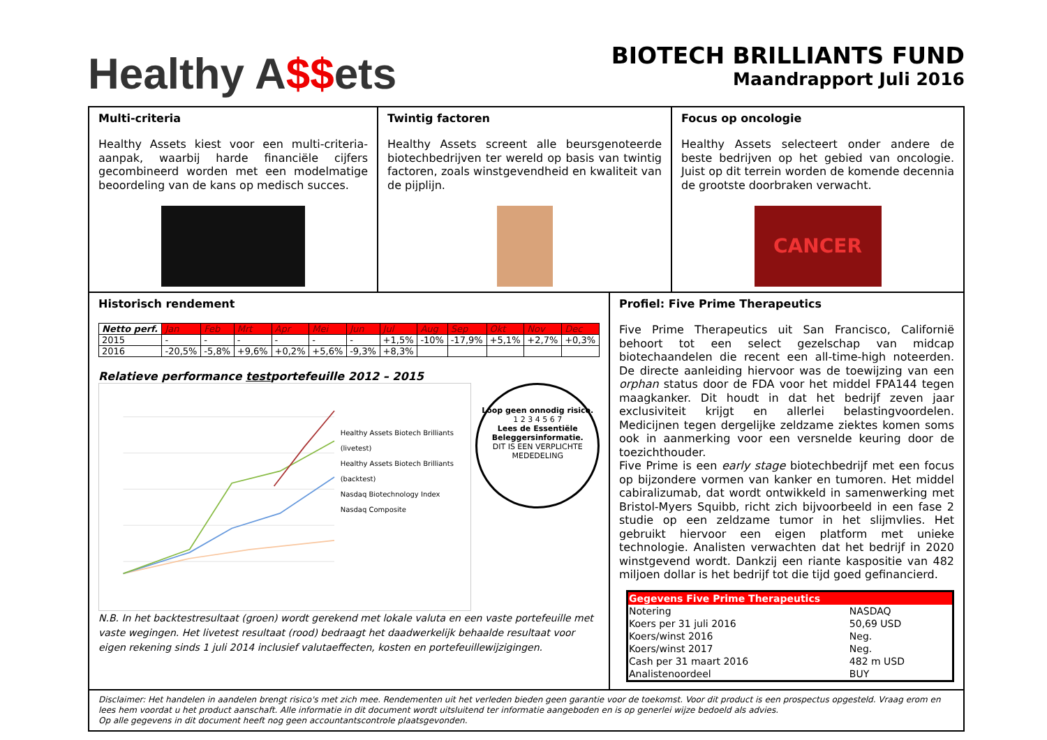Healthy A$$ets
BIOTECH BRILLIANTS FUND
Maandrapport Juli 2016
Multi-criteria
Healthy Assets kiest voor een multi-criteria-aanpak, waarbij harde financiële cijfers gecombineerd worden met een modelmatige beoordeling van de kans op medisch succes.
Twintig factoren
Healthy Assets screent alle beursgenoteerde biotechbedrijven ter wereld op basis van twintig factoren, zoals winstgevendheid en kwaliteit van de pijplijn.
Focus op oncologie
Healthy Assets selecteert onder andere de beste bedrijven op het gebied van oncologie. Juist op dit terrein worden de komende decennia de grootste doorbraken verwacht.
CANCER
Historisch rendement
| Netto perf. | Jan | Feb | Mrt | Apr | Mei | Jun | Jul | Aug | Sep | Okt | Nov | Dec |
| --- | --- | --- | --- | --- | --- | --- | --- | --- | --- | --- | --- | --- |
| 2015 | - | - | - | - | - | - | +1,5% | -10% | -17,9% | +5,1% | +2,7% | +0,3% |
| 2016 | -20,5% | -5,8% | +9,6% | +0,2% | +5,6% | -9,3% | +8,3% | | | | | |
Relatieve performance testportefeuille 2012 – 2015
Healthy Assets Biotech Brilliants (livetest)
Healthy Assets Biotech Brilliants (backtest)
Nasdaq Biotechnology Index
Nasdaq Composite
Loop geen onnodig risico.
1 2 3 4 5 6 7
Lees de Essentiële Beleggersinformatie.
DIT IS EEN VERPLICHTE MEDEDELING
N.B. In het backtestresultaat (groen) wordt gerekend met lokale valuta en een vaste portefeuille met vaste wegingen. Het livetest resultaat (rood) bedraagt het daadwerkelijk behaalde resultaat voor eigen rekening sinds 1 juli 2014 inclusief valutaeffecten, kosten en portefeuillewijzigingen.
Profiel: Five Prime Therapeutics
Five Prime Therapeutics uit San Francisco, Californië behoort tot een select gezelschap van midcap biotechaandelen die recent een all-time-high noteerden. De directe aanleiding hiervoor was de toewijzing van een orphan status door de FDA voor het middel FPA144 tegen maagkanker. Dit houdt in dat het bedrijf zeven jaar exclusiviteit krijgt en allerlei belastingvoordelen. Medicijnen tegen dergelijke zeldzame ziektes komen soms ook in aanmerking voor een versnelde keuring door de toezichthouder.
Five Prime is een early stage biotechbedrijf met een focus op bijzondere vormen van kanker en tumoren. Het middel cabiralizumab, dat wordt ontwikkeld in samenwerking met Bristol-Myers Squibb, richt zich bijvoorbeeld in een fase 2 studie op een zeldzame tumor in het slijmvlies. Het gebruikt hiervoor een eigen platform met unieke technologie. Analisten verwachten dat het bedrijf in 2020 winstgevend wordt. Dankzij een riante kaspositie van 482 miljoen dollar is het bedrijf tot die tijd goed gefinancierd.
| Gegevens Five Prime Therapeutics | |
| --- | --- |
| Notering | NASDAQ |
| Koers per 31 juli 2016 | 50,69 USD |
| Koers/winst 2016 | Neg. |
| Koers/winst 2017 | Neg. |
| Cash per 31 maart 2016 | 482 m USD |
| Analistenoordeel | BUY |
Disclaimer: Het handelen in aandelen brengt risico's met zich mee. Rendementen uit het verleden bieden geen garantie voor de toekomst. Voor dit product is een prospectus opgesteld. Vraag erom en lees hem voordat u het product aanschaft. Alle informatie in dit document wordt uitsluitend ter informatie aangeboden en is op generlei wijze bedoeld als advies.
Op alle gegevens in dit document heeft nog geen accountantscontrole plaatsgevonden.